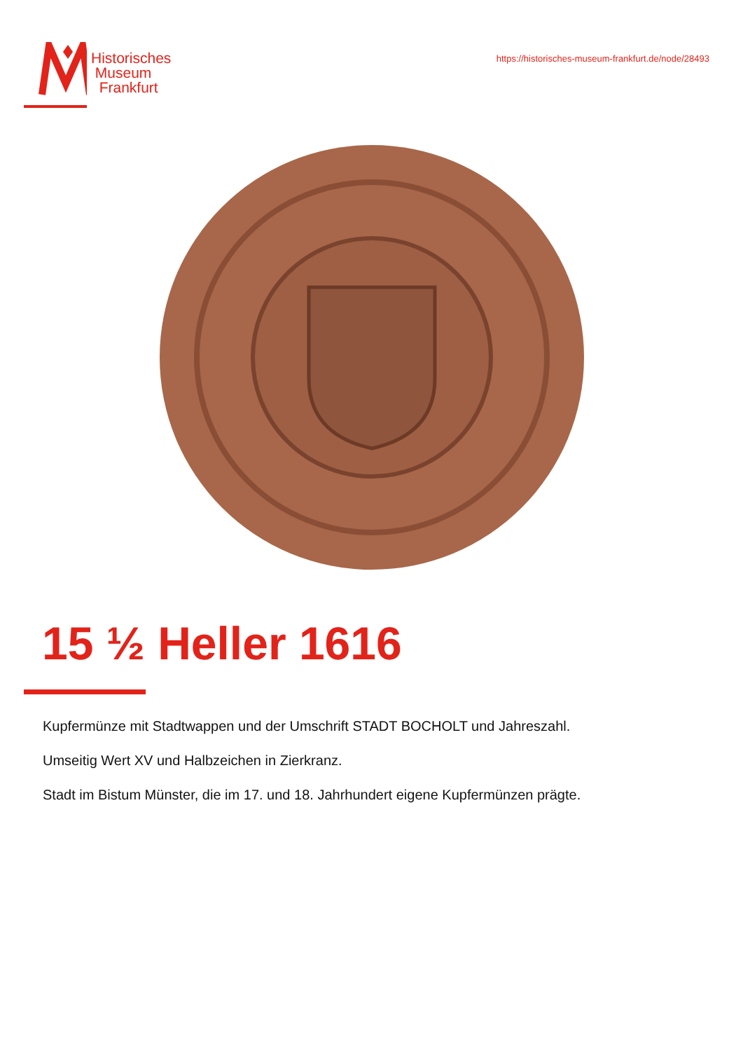Historisches
Museum
Frankfurt
https://historisches-museum-frankfurt.de/node/28493
15 ½ Heller 1616
Kupfermünze mit Stadtwappen und der Umschrift STADT BOCHOLT und Jahreszahl.
Umseitig Wert XV und Halbzeichen in Zierkranz.
Stadt im Bistum Münster, die im 17. und 18. Jahrhundert eigene Kupfermünzen prägte.